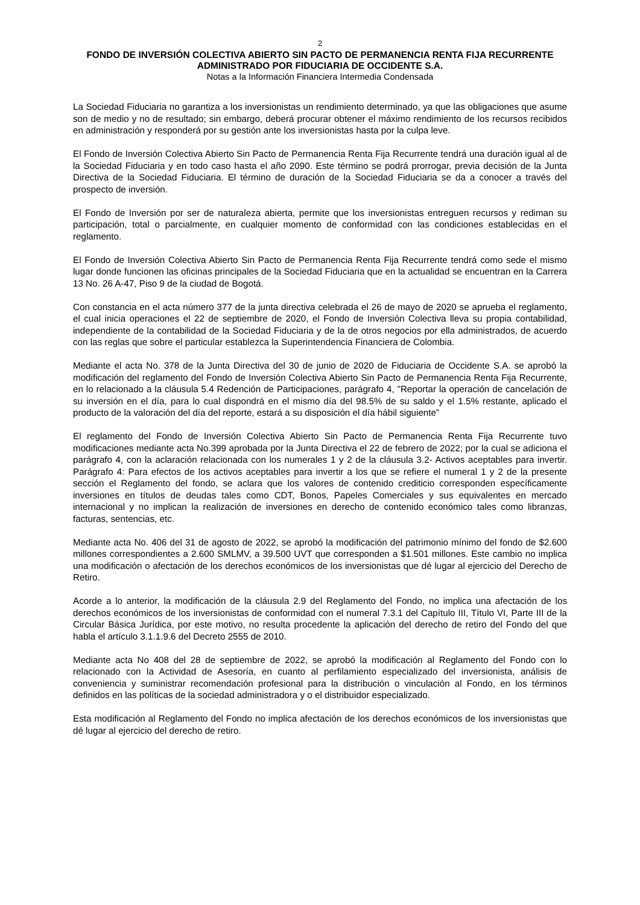2
FONDO DE INVERSIÓN COLECTIVA ABIERTO SIN PACTO DE PERMANENCIA RENTA FIJA RECURRENTE
ADMINISTRADO POR FIDUCIARIA DE OCCIDENTE S.A.
Notas a la Información Financiera Intermedia Condensada
La Sociedad Fiduciaria no garantiza a los inversionistas un rendimiento determinado, ya que las obligaciones que asume son de medio y no de resultado; sin embargo, deberá procurar obtener el máximo rendimiento de los recursos recibidos en administración y responderá por su gestión ante los inversionistas hasta por la culpa leve.
El Fondo de Inversión Colectiva Abierto Sin Pacto de Permanencia Renta Fija Recurrente tendrá una duración igual al de la Sociedad Fiduciaria y en todo caso hasta el año 2090. Este término se podrá prorrogar, previa decisión de la Junta Directiva de la Sociedad Fiduciaria. El término de duración de la Sociedad Fiduciaria se da a conocer a través del prospecto de inversión.
El Fondo de Inversión por ser de naturaleza abierta, permite que los inversionistas entreguen recursos y rediman su participación, total o parcialmente, en cualquier momento de conformidad con las condiciones establecidas en el reglamento.
El Fondo de Inversión Colectiva Abierto Sin Pacto de Permanencia Renta Fija Recurrente tendrá como sede el mismo lugar donde funcionen las oficinas principales de la Sociedad Fiduciaria que en la actualidad se encuentran en la Carrera 13 No. 26 A-47, Piso 9 de la ciudad de Bogotá.
Con constancia en el acta número 377 de la junta directiva celebrada el 26 de mayo de 2020 se aprueba el reglamento, el cual inicia operaciones el 22 de septiembre de 2020, el Fondo de Inversión Colectiva lleva su propia contabilidad, independiente de la contabilidad de la Sociedad Fiduciaria y de la de otros negocios por ella administrados, de acuerdo con las reglas que sobre el particular establezca la Superintendencia Financiera de Colombia.
Mediante el acta No. 378 de la Junta Directiva del 30 de junio de 2020 de Fiduciaria de Occidente S.A. se aprobó la modificación del reglamento del Fondo de Inversión Colectiva Abierto Sin Pacto de Permanencia Renta Fija Recurrente, en lo relacionado a la cláusula 5.4 Redención de Participaciones, parágrafo 4, "Reportar la operación de cancelación de su inversión en el día, para lo cual dispondrá en el mismo día del 98.5% de su saldo y el 1.5% restante, aplicado el producto de la valoración del día del reporte, estará a su disposición el día hábil siguiente”
El reglamento del Fondo de Inversión Colectiva Abierto Sin Pacto de Permanencia Renta Fija Recurrente tuvo modificaciones mediante acta No.399 aprobada por la Junta Directiva el 22 de febrero de 2022; por la cual se adiciona el parágrafo 4, con la aclaración relacionada con los numerales 1 y 2 de la cláusula 3.2- Activos aceptables para invertir. Parágrafo 4: Para efectos de los activos aceptables para invertir a los que se refiere el numeral 1 y 2 de la presente sección el Reglamento del fondo, se aclara que los valores de contenido crediticio corresponden específicamente inversiones en títulos de deudas tales como CDT, Bonos, Papeles Comerciales y sus equivalentes en mercado internacional y no implican la realización de inversiones en derecho de contenido económico tales como libranzas, facturas, sentencias, etc.
Mediante acta No. 406 del 31 de agosto de 2022, se aprobó la modificación del patrimonio mínimo del fondo de $2.600 millones correspondientes a 2.600 SMLMV, a 39.500 UVT que corresponden a $1.501 millones. Este cambio no implica una modificación o afectación de los derechos económicos de los inversionistas que dé lugar al ejercicio del Derecho de Retiro.
Acorde a lo anterior, la modificación de la cláusula 2.9 del Reglamento del Fondo, no implica una afectación de los derechos económicos de los inversionistas de conformidad con el numeral 7.3.1 del Capítulo III, Título VI, Parte III de la Circular Básica Jurídica, por este motivo, no resulta procedente la aplicación del derecho de retiro del Fondo del que habla el artículo 3.1.1.9.6 del Decreto 2555 de 2010.
Mediante acta No 408 del 28 de septiembre de 2022, se aprobó la modificación al Reglamento del Fondo con lo relacionado con la Actividad de Asesoría, en cuanto al perfilamiento especializado del inversionista, análisis de conveniencia y suministrar recomendación profesional para la distribución o vinculación al Fondo, en los términos definidos en las políticas de la sociedad administradora y o el distribuidor especializado.
Esta modificación al Reglamento del Fondo no implica afectación de los derechos económicos de los inversionistas que dé lugar al ejercicio del derecho de retiro.